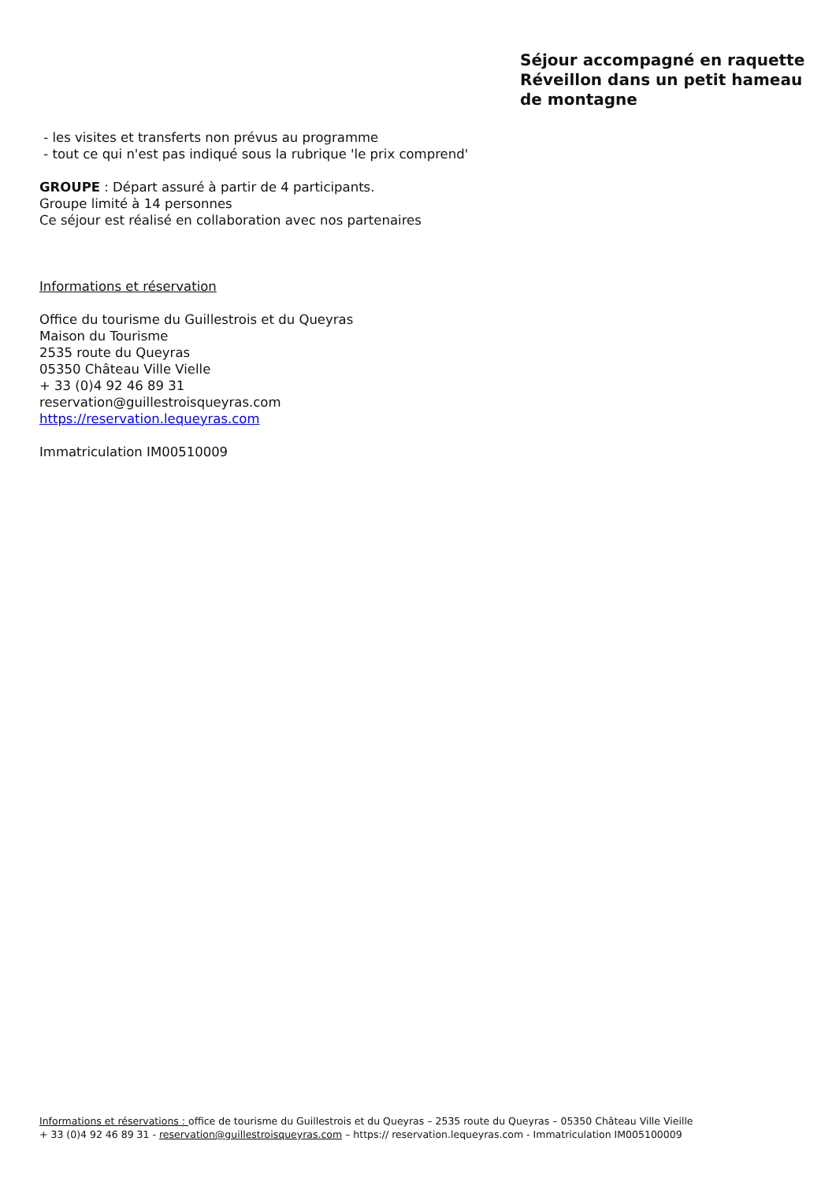Séjour accompagné en raquette Réveillon dans un petit hameau de montagne
- les visites et transferts non prévus au programme
- tout ce qui n'est pas indiqué sous la rubrique 'le prix comprend'
GROUPE : Départ assuré à partir de 4 participants.
Groupe limité à 14 personnes
Ce séjour est réalisé en collaboration avec nos partenaires
Informations et réservation
Office du tourisme du Guillestrois et du Queyras
Maison du Tourisme
2535 route du Queyras
05350 Château Ville Vielle
+ 33 (0)4 92 46 89 31
reservation@guillestroisqueyras.com
https://reservation.lequeyras.com
Immatriculation IM00510009
Informations et réservations : office de tourisme du Guillestrois et du Queyras – 2535 route du Queyras – 05350 Château Ville Vieille
+ 33 (0)4 92 46 89 31 - reservation@guillestroisqueyras.com – https:// reservation.lequeyras.com - Immatriculation IM005100009